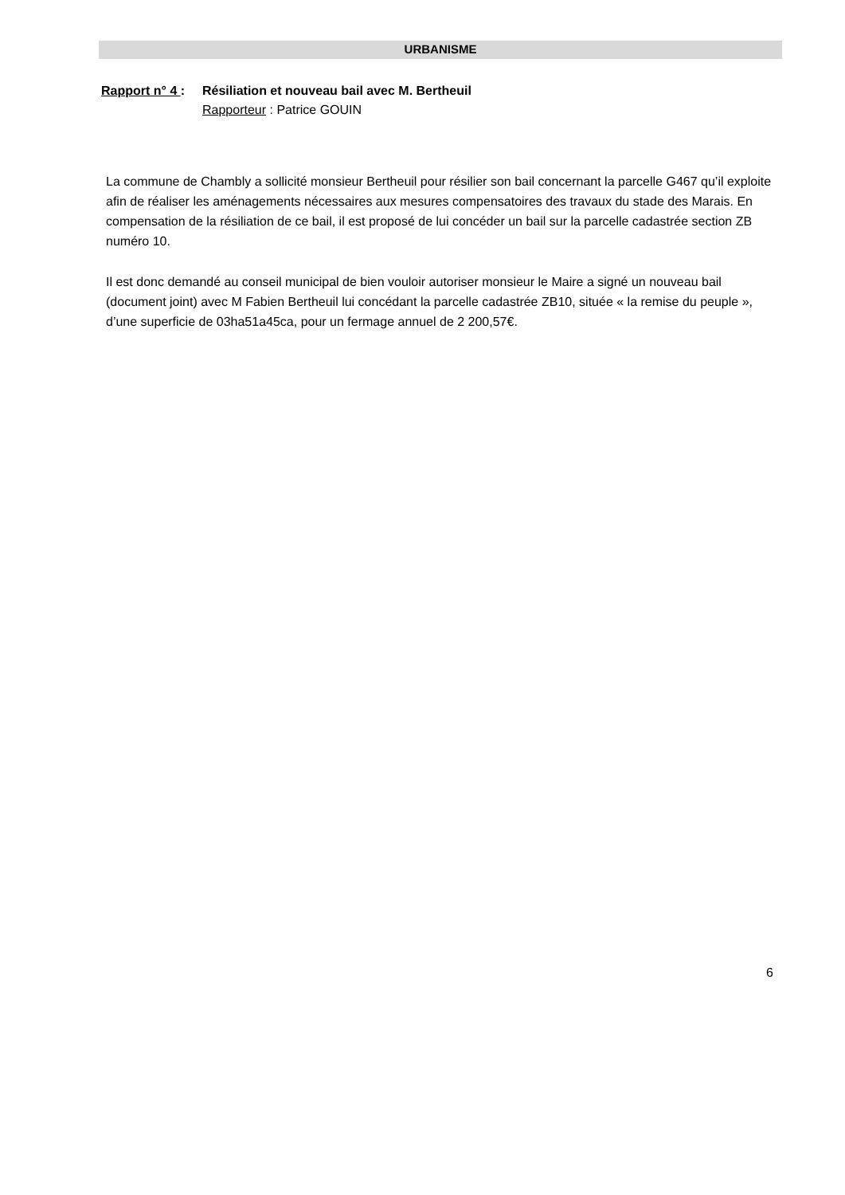URBANISME
Rapport n° 4 : Résiliation et nouveau bail avec M. Bertheuil
Rapporteur : Patrice GOUIN
La commune de Chambly a sollicité monsieur Bertheuil pour résilier son bail concernant la parcelle G467 qu’il exploite afin de réaliser les aménagements nécessaires aux mesures compensatoires des travaux du stade des Marais. En compensation de la résiliation de ce bail, il est proposé de lui concéder un bail sur la parcelle cadastrée section ZB numéro 10.
Il est donc demandé au conseil municipal de bien vouloir autoriser monsieur le Maire a signé un nouveau bail (document joint) avec M Fabien Bertheuil lui concédant la parcelle cadastrée ZB10, située « la remise du peuple », d’une superficie de 03ha51a45ca, pour un fermage annuel de 2 200,57€.
6